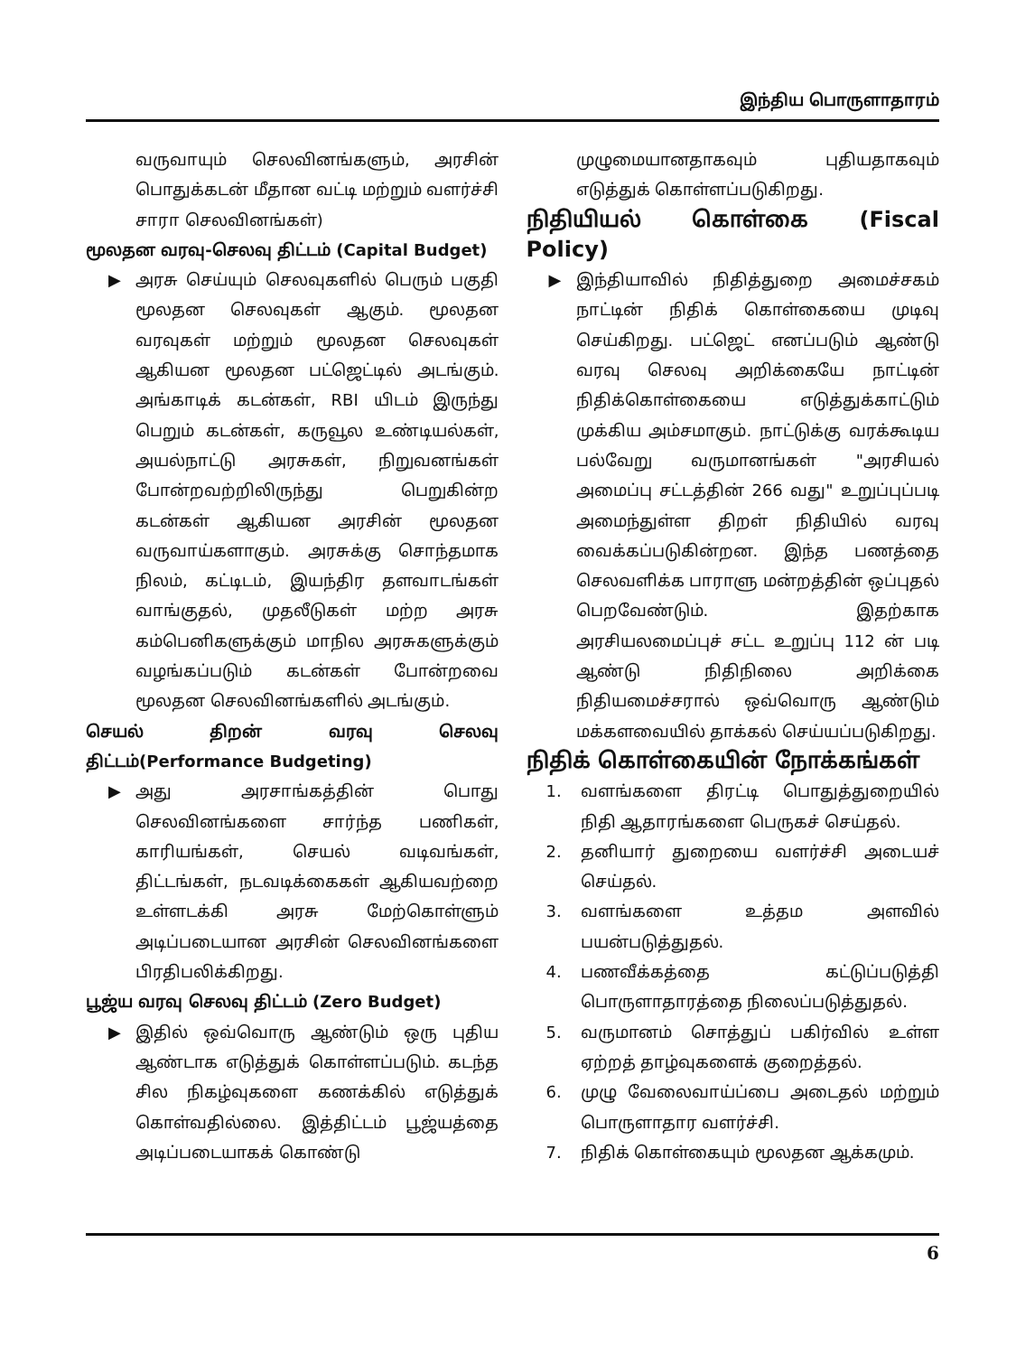இந்திய பொருளாதாரம்
வருவாயும் செலவினங்களும், அரசின் பொதுக்கடன் மீதான வட்டி மற்றும் வளர்ச்சி சாரா செலவினங்கள்)
மூலதன வரவு-செலவு திட்டம் (Capital Budget)
▶ அரசு செய்யும் செலவுகளில் பெரும் பகுதி மூலதன செலவுகள் ஆகும். மூலதன வரவுகள் மற்றும் மூலதன செலவுகள் ஆகியன மூலதன பட்ஜெட்டில் அடங்கும். அங்காடிக் கடன்கள், RBI யிடம் இருந்து பெறும் கடன்கள், கருவூல உண்டியல்கள், அயல்நாட்டு அரசுகள், நிறுவனங்கள் போன்றவற்றிலிருந்து பெறுகின்ற கடன்கள் ஆகியன அரசின் மூலதன வருவாய்களாகும். அரசுக்கு சொந்தமாக நிலம், கட்டிடம், இயந்திர தளவாடங்கள் வாங்குதல், முதலீடுகள் மற்ற அரசு கம்பெனிகளுக்கும் மாநில அரசுகளுக்கும் வழங்கப்படும் கடன்கள் போன்றவை மூலதன செலவினங்களில் அடங்கும்.
செயல் திறன் வரவு செலவு திட்டம்(Performance Budgeting)
▶ அது அரசாங்கத்தின் பொது செலவினங்களை சார்ந்த பணிகள், காரியங்கள், செயல் வடிவங்கள், திட்டங்கள், நடவடிக்கைகள் ஆகியவற்றை உள்ளடக்கி அரசு மேற்கொள்ளும் அடிப்படையான அரசின் செலவினங்களை பிரதிபலிக்கிறது.
பூஜ்ய வரவு செலவு திட்டம் (Zero Budget)
▶ இதில் ஒவ்வொரு ஆண்டும் ஒரு புதிய ஆண்டாக எடுத்துக் கொள்ளப்படும். கடந்த சில நிகழ்வுகளை கணக்கில் எடுத்துக் கொள்வதில்லை. இத்திட்டம் பூஜ்யத்தை அடிப்படையாகக் கொண்டு
முழுமையானதாகவும் புதியதாகவும் எடுத்துக் கொள்ளப்படுகிறது.
நிதியியல் கொள்கை (Fiscal Policy)
▶ இந்தியாவில் நிதித்துறை அமைச்சகம் நாட்டின் நிதிக் கொள்கையை முடிவு செய்கிறது. பட்ஜெட் எனப்படும் ஆண்டு வரவு செலவு அறிக்கையே நாட்டின் நிதிக்கொள்கையை எடுத்துக்காட்டும் முக்கிய அம்சமாகும். நாட்டுக்கு வரக்கூடிய பல்வேறு வருமானங்கள் "அரசியல் அமைப்பு சட்டத்தின் 266 வது" உறுப்புப்படி அமைந்துள்ள திறள் நிதியில் வரவு வைக்கப்படுகின்றன. இந்த பணத்தை செலவளிக்க பாராளு மன்றத்தின் ஒப்புதல் பெறவேண்டும். இதற்காக அரசியலமைப்புச் சட்ட உறுப்பு 112 ன் படி ஆண்டு நிதிநிலை அறிக்கை நிதியமைச்சரால் ஒவ்வொரு ஆண்டும் மக்களவையில் தாக்கல் செய்யப்படுகிறது.
நிதிக் கொள்கையின் நோக்கங்கள்
1. வளங்களை திரட்டி பொதுத்துறையில் நிதி ஆதாரங்களை பெருகச் செய்தல்.
2. தனியார் துறையை வளர்ச்சி அடையச் செய்தல்.
3. வளங்களை உத்தம அளவில் பயன்படுத்துதல்.
4. பணவீக்கத்தை கட்டுப்படுத்தி பொருளாதாரத்தை நிலைப்படுத்துதல்.
5. வருமானம் சொத்துப் பகிர்வில் உள்ள ஏற்றத் தாழ்வுகளைக் குறைத்தல்.
6. முழு வேலைவாய்ப்பை அடைதல் மற்றும் பொருளாதார வளர்ச்சி.
7. நிதிக் கொள்கையும் மூலதன ஆக்கமும்.
6